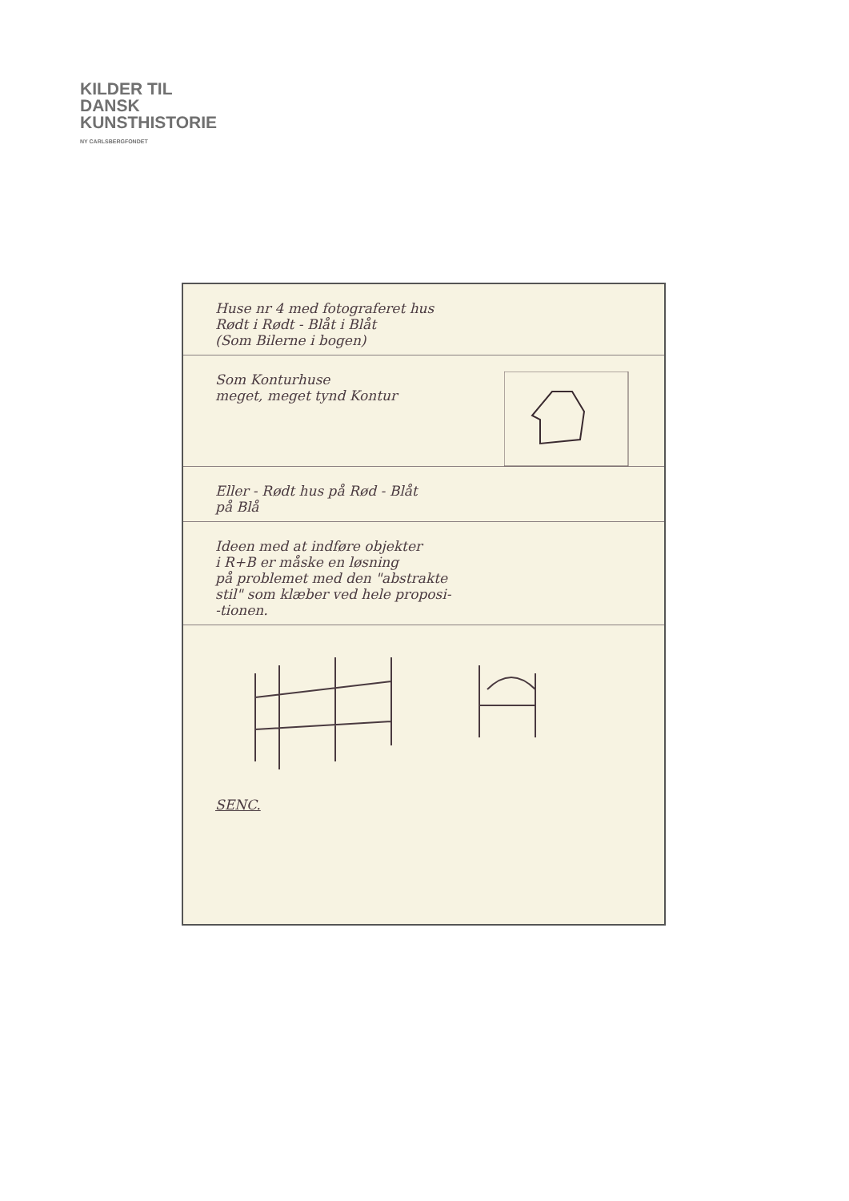KILDER TIL
DANSK
KUNSTHISTORIE
NY CARLSBERGFONDET
Huse nr 4 med fotograferet hus
Rødt i Rødt - Blåt i Blåt
(Som Bilerne i bogen)
Som Konturhuse
meget, meget tynd Kontur
Eller - Rødt hus på Rød - Blåt
på Blå
Ideen med at indføre objekter
i R+B er måske en løsning
på problemet med den "abstrakte
stil" som klæber ved hele proposi-
-tionen.
SENC.